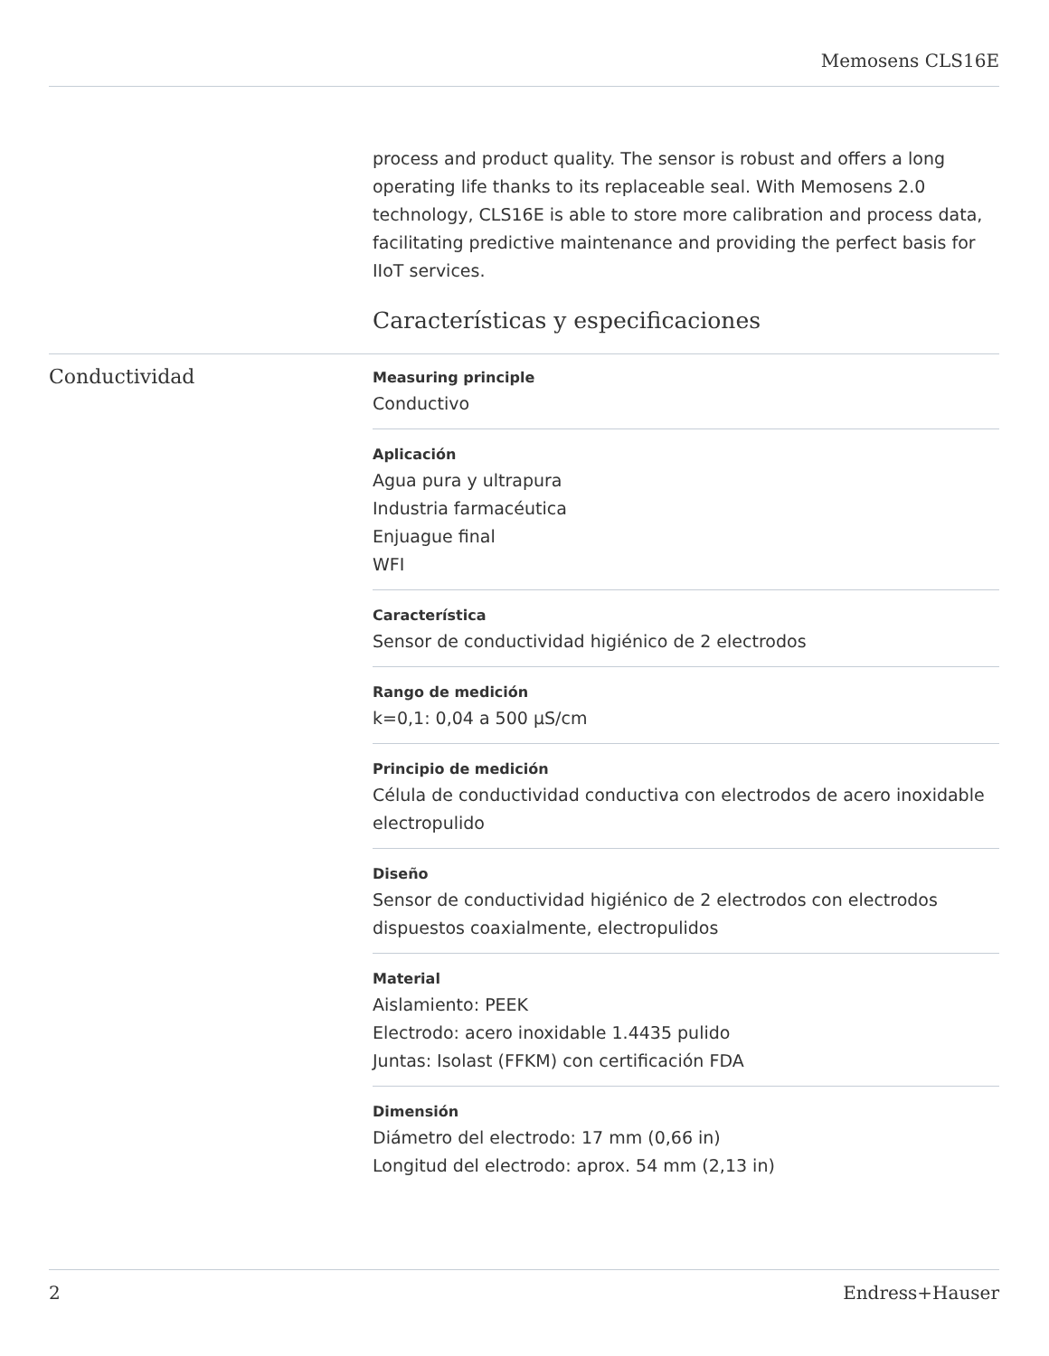Memosens CLS16E
process and product quality. The sensor is robust and offers a long operating life thanks to its replaceable seal. With Memosens 2.0 technology, CLS16E is able to store more calibration and process data, facilitating predictive maintenance and providing the perfect basis for IIoT services.
Características y especificaciones
Conductividad
Measuring principle
Conductivo
Aplicación
Agua pura y ultrapura
Industria farmacéutica
Enjuague final
WFI
Característica
Sensor de conductividad higiénico de 2 electrodos
Rango de medición
k=0,1: 0,04 a 500 µS/cm
Principio de medición
Célula de conductividad conductiva con electrodos de acero inoxidable electropulido
Diseño
Sensor de conductividad higiénico de 2 electrodos con electrodos dispuestos coaxialmente, electropulidos
Material
Aislamiento: PEEK
Electrodo: acero inoxidable 1.4435 pulido
Juntas: Isolast (FFKM) con certificación FDA
Dimensión
Diámetro del electrodo: 17 mm (0,66 in)
Longitud del electrodo: aprox. 54 mm (2,13 in)
2 Endress+Hauser